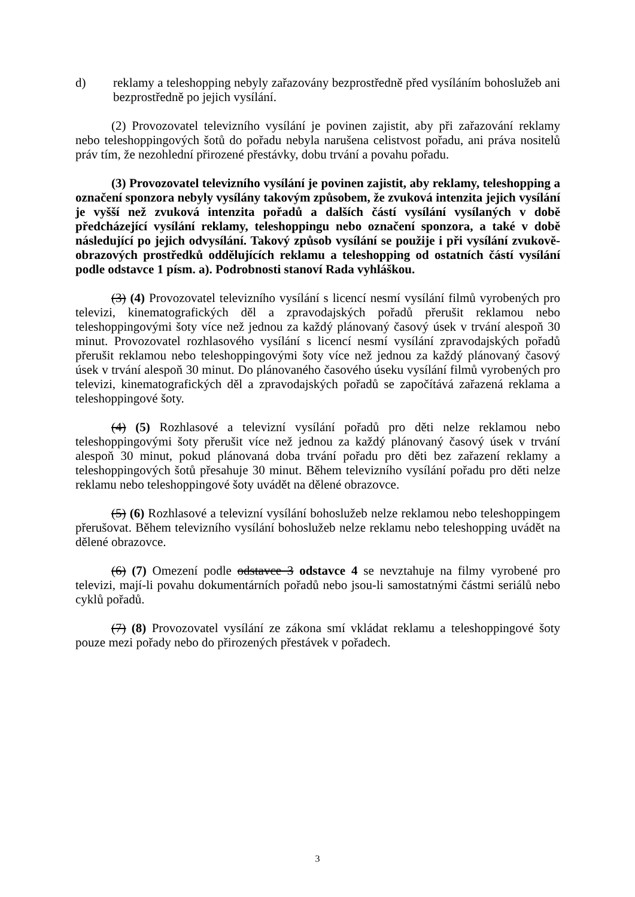d) reklamy a teleshopping nebyly zařazovány bezprostředně před vysíláním bohoslužeb ani bezprostředně po jejich vysílání.
(2) Provozovatel televizního vysílání je povinen zajistit, aby při zařazování reklamy nebo teleshoppingových šotů do pořadu nebyla narušena celistvost pořadu, ani práva nositelů práv tím, že nezohlední přirozené přestávky, dobu trvání a povahu pořadu.
(3) Provozovatel televizního vysílání je povinen zajistit, aby reklamy, teleshopping a označení sponzora nebyly vysílány takovým způsobem, že zvuková intenzita jejich vysílání je vyšší než zvuková intenzita pořadů a dalších částí vysílání vysílaných v době předcházející vysílání reklamy, teleshoppingu nebo označení sponzora, a také v době následující po jejich odvysílání. Takový způsob vysílání se použije i při vysílání zvukově-obrazových prostředků oddělujících reklamu a teleshopping od ostatních částí vysílání podle odstavce 1 písm. a). Podrobnosti stanoví Rada vyhláškou.
(3) (4) Provozovatel televizního vysílání s licencí nesmí vysílání filmů vyrobených pro televizi, kinematografických děl a zpravodajských pořadů přerušit reklamou nebo teleshoppingovými šoty více než jednou za každý plánovaný časový úsek v trvání alespoň 30 minut. Provozovatel rozhlasového vysílání s licencí nesmí vysílání zpravodajských pořadů přerušit reklamou nebo teleshoppingovými šoty více než jednou za každý plánovaný časový úsek v trvání alespoň 30 minut. Do plánovaného časového úseku vysílání filmů vyrobených pro televizi, kinematografických děl a zpravodajských pořadů se započítává zařazená reklama a teleshoppingové šoty.
(4) (5) Rozhlasové a televizní vysílání pořadů pro děti nelze reklamou nebo teleshoppingovými šoty přerušit více než jednou za každý plánovaný časový úsek v trvání alespoň 30 minut, pokud plánovaná doba trvání pořadu pro děti bez zařazení reklamy a teleshoppingových šotů přesahuje 30 minut. Během televizního vysílání pořadu pro děti nelze reklamu nebo teleshoppingové šoty uvádět na dělené obrazovce.
(5) (6) Rozhlasové a televizní vysílání bohoslužeb nelze reklamou nebo teleshoppingem přerušovat. Během televizního vysílání bohoslužeb nelze reklamu nebo teleshopping uvádět na dělené obrazovce.
(6) (7) Omezení podle odstavce 3 odstavce 4 se nevztahuje na filmy vyrobené pro televizi, mají-li povahu dokumentárních pořadů nebo jsou-li samostatnými částmi seriálů nebo cyklů pořadů.
(7) (8) Provozovatel vysílání ze zákona smí vkládat reklamu a teleshoppingové šoty pouze mezi pořady nebo do přirozených přestávek v pořadech.
3